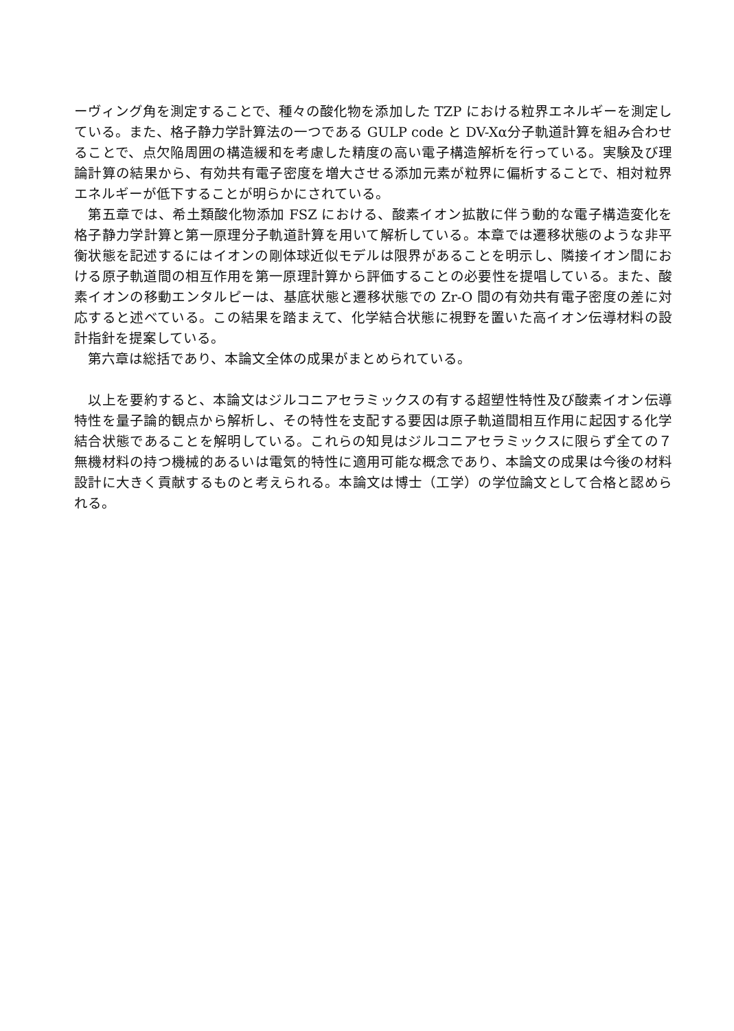ーヴィング角を測定することで、種々の酸化物を添加した TZP における粒界エネルギーを測定している。また、格子静力学計算法の一つである GULP code と DV-Xα分子軌道計算を組み合わせることで、点欠陥周囲の構造緩和を考慮した精度の高い電子構造解析を行っている。実験及び理論計算の結果から、有効共有電子密度を増大させる添加元素が粒界に偏析することで、相対粒界エネルギーが低下することが明らかにされている。
　第五章では、希土類酸化物添加 FSZ における、酸素イオン拡散に伴う動的な電子構造変化を格子静力学計算と第一原理分子軌道計算を用いて解析している。本章では遷移状態のような非平衡状態を記述するにはイオンの剛体球近似モデルは限界があることを明示し、隣接イオン間における原子軌道間の相互作用を第一原理計算から評価することの必要性を提唱している。また、酸素イオンの移動エンタルピーは、基底状態と遷移状態での Zr-O 間の有効共有電子密度の差に対応すると述べている。この結果を踏まえて、化学結合状態に視野を置いた高イオン伝導材料の設計指針を提案している。
　第六章は総括であり、本論文全体の成果がまとめられている。
　以上を要約すると、本論文はジルコニアセラミックスの有する超塑性特性及び酸素イオン伝導特性を量子論的観点から解析し、その特性を支配する要因は原子軌道間相互作用に起因する化学結合状態であることを解明している。これらの知見はジルコニアセラミックスに限らず全ての７無機材料の持つ機械的あるいは電気的特性に適用可能な概念であり、本論文の成果は今後の材料設計に大きく貢献するものと考えられる。本論文は博士（工学）の学位論文として合格と認められる。